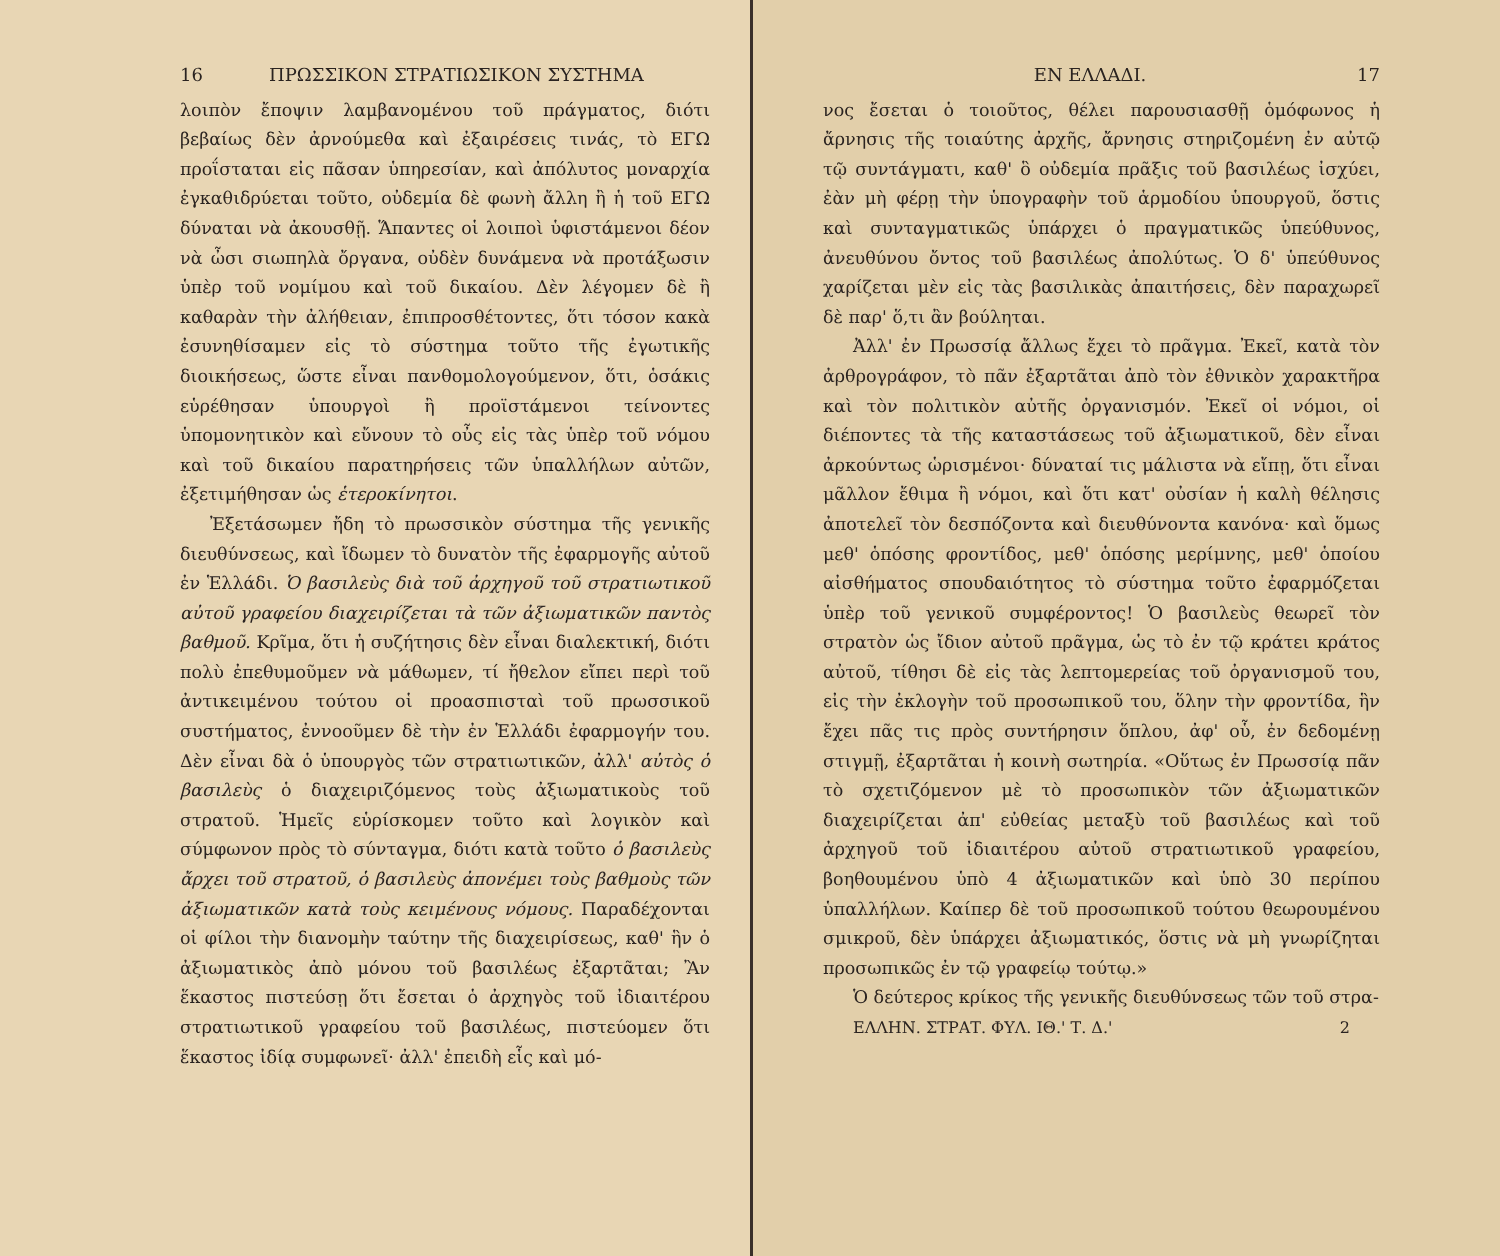16 ΠΡΩΣΣΙΚΟΝ ΣΤΡΑΤΙΩΣΙΚΟΝ ΣΥΣΤΗΜΑ
λοιπὸν ἔποψιν λαμβανομένου τοῦ πράγματος, διότι βεβαίως δὲν ἀρνούμεθα καὶ ἐξαιρέσεις τινάς, τὸ ΕΓΩ προΐσταται εἰς πᾶσαν ὑπηρεσίαν, καὶ ἀπόλυτος μοναρχία ἐγκαθιδρύεται τοῦτο, οὐδεμία δὲ φωνὴ ἄλλη ἢ ἡ τοῦ ΕΓΩ δύναται νὰ ἀκουσθῇ. Ἅπαντες οἱ λοιποὶ ὑφιστάμενοι δέον νὰ ὦσι σιωπηλὰ ὄργανα, οὐδὲν δυνάμενα νὰ προτάξωσιν ὑπὲρ τοῦ νομίμου καὶ τοῦ δικαίου. Δὲν λέγομεν δὲ ἢ καθαρὰν τὴν ἀλήθειαν, ἐπιπροσθέτοντες, ὅτι τόσον κακὰ ἐσυνηθίσαμεν εἰς τὸ σύστημα τοῦτο τῆς ἐγωτικῆς διοικήσεως, ὥστε εἶναι πανθομολογούμενον, ὅτι, ὁσάκις εὑρέθησαν ὑπουργοὶ ἢ προϊστάμενοι τείνοντες ὑπομονητικὸν καὶ εὔνουν τὸ οὖς εἰς τὰς ὑπὲρ τοῦ νόμου καὶ τοῦ δικαίου παρατηρήσεις τῶν ὑπαλλήλων αὐτῶν, ἐξετιμήθησαν ὡς ἑτεροκίνητοι.
Ἐξετάσωμεν ἤδη τὸ πρωσσικὸν σύστημα τῆς γενικῆς διευθύνσεως, καὶ ἴδωμεν τὸ δυνατὸν τῆς ἐφαρμογῆς αὐτοῦ ἐν Ἑλλάδι. Ὁ βασιλεὺς διὰ τοῦ ἀρχηγοῦ τοῦ στρατιωτικοῦ αὐτοῦ γραφείου διαχειρίζεται τὰ τῶν ἀξιωματικῶν παντὸς βαθμοῦ. Κρῖμα, ὅτι ἡ συζήτησις δὲν εἶναι διαλεκτική, διότι πολὺ ἐπεθυμοῦμεν νὰ μάθωμεν, τί ἤθελον εἴπει περὶ τοῦ ἀντικειμένου τούτου οἱ προασπισταὶ τοῦ πρωσσικοῦ συστήματος, ἐννοοῦμεν δὲ τὴν ἐν Ἑλλάδι ἐφαρμογήν του. Δὲν εἶναι δὰ ὁ ὑπουργὸς τῶν στρατιωτικῶν, ἀλλ' αὐτὸς ὁ βασιλεὺς ὁ διαχειριζόμενος τοὺς ἀξιωματικοὺς τοῦ στρατοῦ. Ἡμεῖς εὑρίσκομεν τοῦτο καὶ λογικὸν καὶ σύμφωνον πρὸς τὸ σύνταγμα, διότι κατὰ τοῦτο ὁ βασιλεὺς ἄρχει τοῦ στρατοῦ, ὁ βασιλεὺς ἀπονέμει τοὺς βαθμοὺς τῶν ἀξιωματικῶν κατὰ τοὺς κειμένους νόμους. Παραδέχονται οἱ φίλοι τὴν διανομὴν ταύτην τῆς διαχειρίσεως, καθ' ἣν ὁ ἀξιωματικὸς ἀπὸ μόνου τοῦ βασιλέως ἐξαρτᾶται; Ἂν ἕκαστος πιστεύσῃ ὅτι ἔσεται ὁ ἀρχηγὸς τοῦ ἰδιαιτέρου στρατιωτικοῦ γραφείου τοῦ βασιλέως, πιστεύομεν ὅτι ἕκαστος ἰδίᾳ συμφωνεῖ· ἀλλ' ἐπειδὴ εἷς καὶ μό-
ΕΝ ΕΛΛΑΔΙ. 17
νος ἔσεται ὁ τοιοῦτος, θέλει παρουσιασθῇ ὁμόφωνος ἡ ἄρνησις τῆς τοιαύτης ἀρχῆς, ἄρνησις στηριζομένη ἐν αὐτῷ τῷ συντάγματι, καθ' ὃ οὐδεμία πρᾶξις τοῦ βασιλέως ἰσχύει, ἐὰν μὴ φέρῃ τὴν ὑπογραφὴν τοῦ ἁρμοδίου ὑπουργοῦ, ὅστις καὶ συνταγματικῶς ὑπάρχει ὁ πραγματικῶς ὑπεύθυνος, ἀνευθύνου ὄντος τοῦ βασιλέως ἀπολύτως. Ὁ δ' ὑπεύθυνος χαρίζεται μὲν εἰς τὰς βασιλικὰς ἀπαιτήσεις, δὲν παραχωρεῖ δὲ παρ' ὅ,τι ἂν βούληται.
Ἀλλ' ἐν Πρωσσίᾳ ἄλλως ἔχει τὸ πρᾶγμα. Ἐκεῖ, κατὰ τὸν ἀρθρογράφον, τὸ πᾶν ἐξαρτᾶται ἀπὸ τὸν ἐθνικὸν χαρακτῆρα καὶ τὸν πολιτικὸν αὐτῆς ὀργανισμόν. Ἐκεῖ οἱ νόμοι, οἱ διέποντες τὰ τῆς καταστάσεως τοῦ ἀξιωματικοῦ, δὲν εἶναι ἀρκούντως ὡρισμένοι· δύναταί τις μάλιστα νὰ εἴπῃ, ὅτι εἶναι μᾶλλον ἔθιμα ἢ νόμοι, καὶ ὅτι κατ' οὐσίαν ἡ καλὴ θέλησις ἀποτελεῖ τὸν δεσπόζοντα καὶ διευθύνοντα κανόνα· καὶ ὅμως μεθ' ὁπόσης φροντίδος, μεθ' ὁπόσης μερίμνης, μεθ' ὁποίου αἰσθήματος σπουδαιότητος τὸ σύστημα τοῦτο ἐφαρμόζεται ὑπὲρ τοῦ γενικοῦ συμφέροντος! Ὁ βασιλεὺς θεωρεῖ τὸν στρατὸν ὡς ἴδιον αὐτοῦ πρᾶγμα, ὡς τὸ ἐν τῷ κράτει κράτος αὐτοῦ, τίθησι δὲ εἰς τὰς λεπτομερείας τοῦ ὀργανισμοῦ του, εἰς τὴν ἐκλογὴν τοῦ προσωπικοῦ του, ὅλην τὴν φροντίδα, ἣν ἔχει πᾶς τις πρὸς συντήρησιν ὅπλου, ἀφ' οὗ, ἐν δεδομένῃ στιγμῇ, ἐξαρτᾶται ἡ κοινὴ σωτηρία. «Οὕτως ἐν Πρωσσίᾳ πᾶν τὸ σχετιζόμενον μὲ τὸ προσωπικὸν τῶν ἀξιωματικῶν διαχειρίζεται ἀπ' εὐθείας μεταξὺ τοῦ βασιλέως καὶ τοῦ ἀρχηγοῦ τοῦ ἰδιαιτέρου αὐτοῦ στρατιωτικοῦ γραφείου, βοηθουμένου ὑπὸ 4 ἀξιωματικῶν καὶ ὑπὸ 30 περίπου ὑπαλλήλων. Καίπερ δὲ τοῦ προσωπικοῦ τούτου θεωρουμένου σμικροῦ, δὲν ὑπάρχει ἀξιωματικός, ὅστις νὰ μὴ γνωρίζηται προσωπικῶς ἐν τῷ γραφείῳ τούτῳ.»
Ὁ δεύτερος κρίκος τῆς γενικῆς διευθύνσεως τῶν τοῦ στρα-
ΕΛΛΗΝ. ΣΤΡΑΤ. ΦΥΛ. ΙΘ.' Τ. Δ.' 2